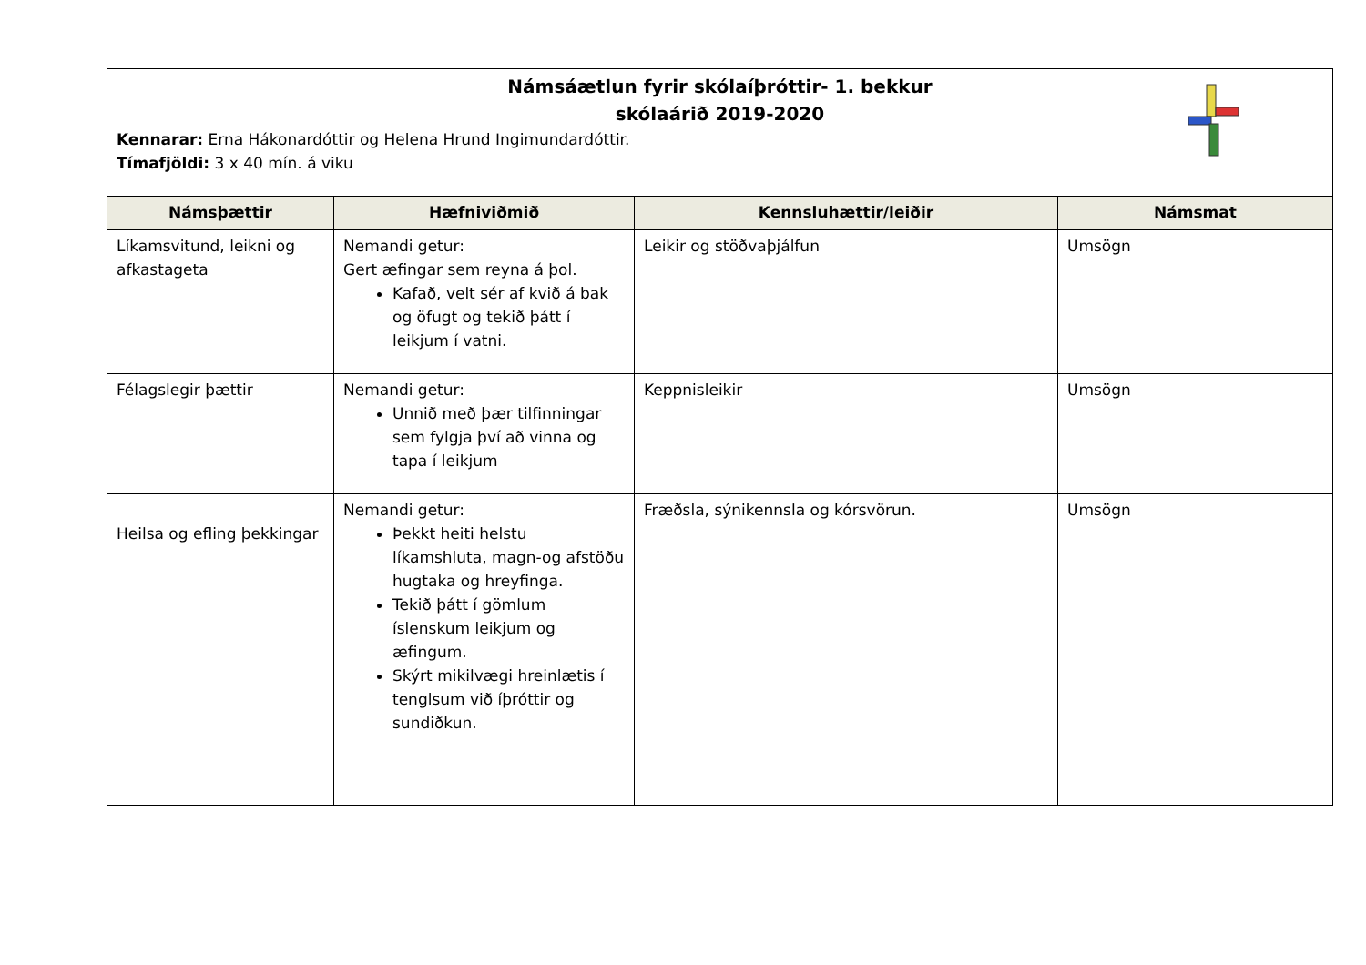Námsáætlun fyrir skólaíþróttir- 1. bekkur
skólaárið 2019-2020
Kennarar: Erna Hákonardóttir og Helena Hrund Ingimundardóttir.
Tímafjöldi: 3 x 40 mín. á viku
| Námsþættir | Hæfniviðmið | Kennsluhættir/leiðir | Námsmat |
| --- | --- | --- | --- |
| Líkamsvitund, leikni og afkastageta | Nemandi getur: Gert æfingar sem reyna á þol. Kafað, velt sér af kvið á bak og öfugt og tekið þátt í leikjum í vatni. | Leikir og stöðvaþjálfun | Umsögn |
| Félagslegir þættir | Nemandi getur: Unnið með þær tilfinningar sem fylgja því að vinna og tapa í leikjum | Keppnisleikir | Umsögn |
| Heilsa og efling þekkingar | Nemandi getur: Þekkt heiti helstu líkamshluta, magn-og afstöðu hugtaka og hreyfinga. Tekið þátt í gömlum íslenskum leikjum og æfingum. Skýrt mikilvægi hreinlætis í tenglsum við íþróttir og sundiðkun. | Fræðsla, sýnikennsla og kórsvörun. | Umsögn |